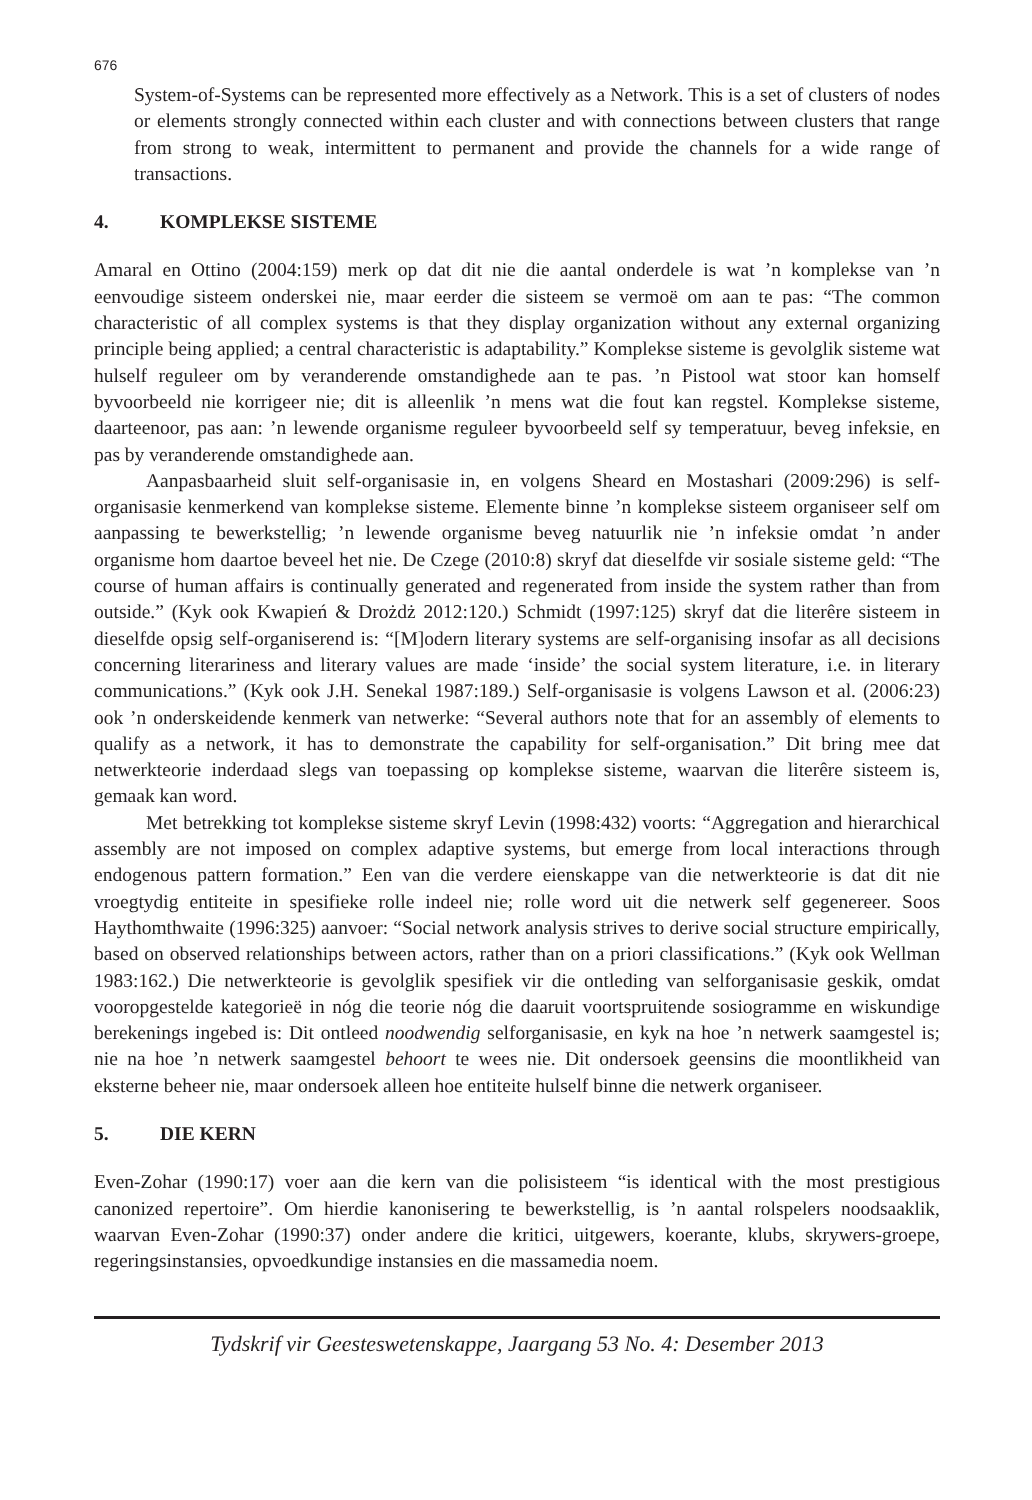676
System-of-Systems can be represented more effectively as a Network. This is a set of clusters of nodes or elements strongly connected within each cluster and with connections between clusters that range from strong to weak, intermittent to permanent and provide the channels for a wide range of transactions.
4. KOMPLEKSE SISTEME
Amaral en Ottino (2004:159) merk op dat dit nie die aantal onderdele is wat ’n komplekse van ’n eenvoudige sisteem onderskei nie, maar eerder die sisteem se vermoë om aan te pas: “The common characteristic of all complex systems is that they display organization without any external organizing principle being applied; a central characteristic is adaptability.” Komplekse sisteme is gevolglik sisteme wat hulself reguleer om by veranderende omstandighede aan te pas. ’n Pistool wat stoor kan homself byvoorbeeld nie korrigeer nie; dit is alleenlik ’n mens wat die fout kan regstel. Komplekse sisteme, daarteenoor, pas aan: ’n lewende organisme reguleer byvoorbeeld self sy temperatuur, beveg infeksie, en pas by veranderende omstandighede aan.
Aanpasbaarheid sluit self-organisasie in, en volgens Sheard en Mostashari (2009:296) is self-organisasie kenmerkend van komplekse sisteme. Elemente binne ’n komplekse sisteem organiseer self om aanpassing te bewerkstellig; ’n lewende organisme beveg natuurlik nie ’n infeksie omdat ’n ander organisme hom daartoe beveel het nie. De Czege (2010:8) skryf dat dieselfde vir sosiale sisteme geld: “The course of human affairs is continually generated and regenerated from inside the system rather than from outside.” (Kyk ook Kwapień & Drożdż 2012:120.) Schmidt (1997:125) skryf dat die literêre sisteem in dieselfde opsig self-organiserend is: “[M]odern literary systems are self-organising insofar as all decisions concerning literariness and literary values are made ‘inside’ the social system literature, i.e. in literary communications.” (Kyk ook J.H. Senekal 1987:189.) Self-organisasie is volgens Lawson et al. (2006:23) ook ’n onderskeidende kenmerk van netwerke: “Several authors note that for an assembly of elements to qualify as a network, it has to demonstrate the capability for self-organisation.” Dit bring mee dat netwerkteorie inderdaad slegs van toepassing op komplekse sisteme, waarvan die literêre sisteem is, gemaak kan word.
Met betrekking tot komplekse sisteme skryf Levin (1998:432) voorts: “Aggregation and hierarchical assembly are not imposed on complex adaptive systems, but emerge from local interactions through endogenous pattern formation.” Een van die verdere eienskappe van die netwerkteorie is dat dit nie vroegtydig entiteite in spesifieke rolle indeel nie; rolle word uit die netwerk self gegenereer. Soos Haythomthwaite (1996:325) aanvoer: “Social network analysis strives to derive social structure empirically, based on observed relationships between actors, rather than on a priori classifications.” (Kyk ook Wellman 1983:162.) Die netwerkteorie is gevolglik spesifiek vir die ontleding van selforganisasie geskik, omdat vooropgestelde kategorieë in nóg die teorie nóg die daaruit voortspruitende sosiogramme en wiskundige berekenings ingebed is: Dit ontleed noodwendig selforganisasie, en kyk na hoe ’n netwerk saamgestel is; nie na hoe ’n netwerk saamgestel behoort te wees nie. Dit ondersoek geensins die moontlikheid van eksterne beheer nie, maar ondersoek alleen hoe entiteite hulself binne die netwerk organiseer.
5. DIE KERN
Even-Zohar (1990:17) voer aan die kern van die polisisteem “is identical with the most prestigious canonized repertoire”. Om hierdie kanonisering te bewerkstellig, is ’n aantal rolspelers noodsaaklik, waarvan Even-Zohar (1990:37) onder andere die kritici, uitgewers, koerante, klubs, skrywers-groepe, regeringsinstansies, opvoedkundige instansies en die massamedia noem.
Tydskrif vir Geesteswetenskappe, Jaargang 53 No. 4: Desember 2013